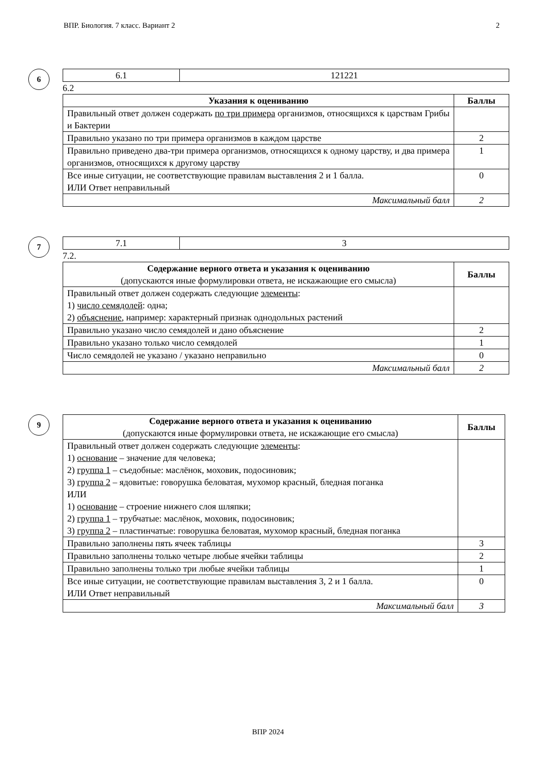ВПР. Биология. 7 класс. Вариант 2 2
6
| 6.1 | 121221 |
6.2
| Указания к оцениванию | Баллы |
| --- | --- |
| Правильный ответ должен содержать по три примера организмов, относящихся к царствам Грибы и Бактерии | |
| Правильно указано по три примера организмов в каждом царстве | 2 |
| Правильно приведено два-три примера организмов, относящихся к одному царству, и два примера организмов, относящихся к другому царству | 1 |
| Все иные ситуации, не соответствующие правилам выставления 2 и 1 балла. ИЛИ Ответ неправильный | 0 |
| Максимальный балл | 2 |
7
| 7.1 | 3 |
7.2.
| Содержание верного ответа и указания к оцениванию (допускаются иные формулировки ответа, не искажающие его смысла) | Баллы |
| Правильный ответ должен содержать следующие элементы : 1) число семядолей : одна; 2) объяснение , например: характерный признак однодольных растений | |
| Правильно указано число семядолей и дано объяснение | 2 |
| Правильно указано только число семядолей | 1 |
| Число семядолей не указано / указано неправильно | 0 |
| Максимальный балл | 2 |
9
| Содержание верного ответа и указания к оцениванию (допускаются иные формулировки ответа, не искажающие его смысла) | Баллы |
| Правильный ответ должен содержать следующие элементы : 1) основание – значение для человека; 2) группа 1 – съедобные: маслёнок, моховик, подосиновик; 3) группа 2 – ядовитые: говорушка беловатая, мухомор красный, бледная поганка ИЛИ 1) основание – строение нижнего слоя шляпки; 2) группа 1 – трубчатые: маслёнок, моховик, подосиновик; 3) группа 2 – пластинчатые: говорушка беловатая, мухомор красный, бледная поганка | |
| Правильно заполнены пять ячеек таблицы | 3 |
| Правильно заполнены только четыре любые ячейки таблицы | 2 |
| Правильно заполнены только три любые ячейки таблицы | 1 |
| Все иные ситуации, не соответствующие правилам выставления 3, 2 и 1 балла. ИЛИ Ответ неправильный | 0 |
| Максимальный балл | 3 |
ВПР 2024